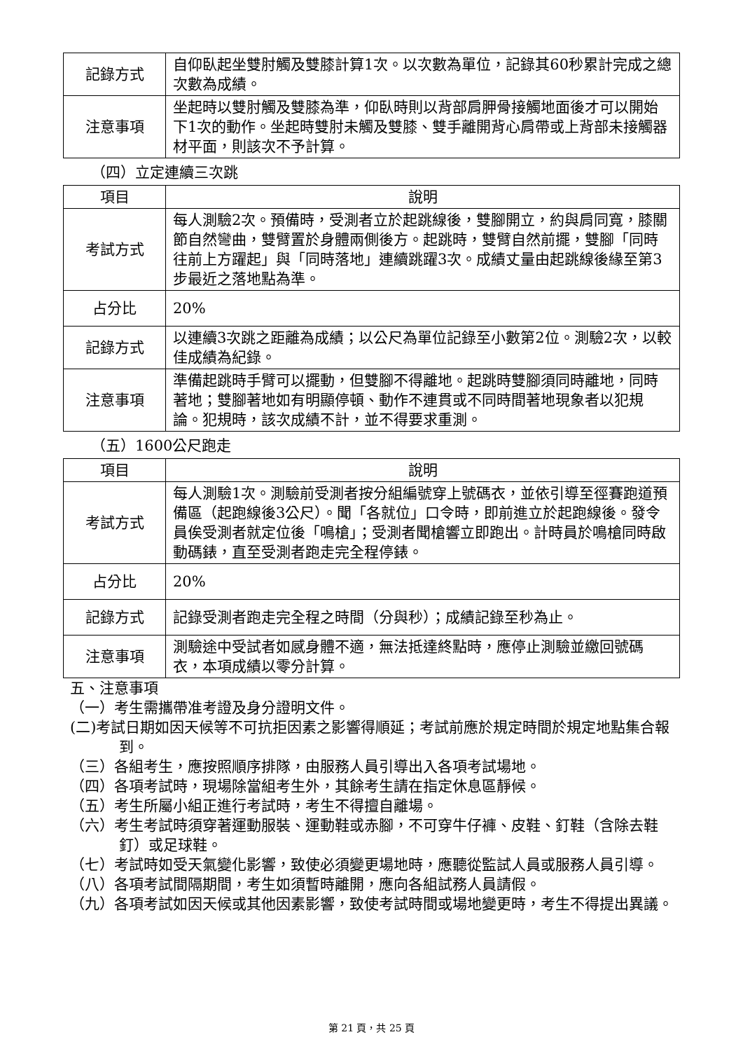| 記錄方式 | 自仰臥起坐雙肘觸及雙膝計算1次。以次數為單位，記錄其60秒累計完成之總次數為成績。 |
| 注意事項 | 坐起時以雙肘觸及雙膝為準，仰臥時則以背部肩胛骨接觸地面後才可以開始下1次的動作。坐起時雙肘未觸及雙膝、雙手離開背心肩帶或上背部未接觸器材平面，則該次不予計算。 |
（四）立定連續三次跳
| 項目 | 說明 |
| --- | --- |
| 考試方式 | 每人測驗2次。預備時，受測者立於起跳線後，雙腳開立，約與肩同寬，膝關節自然彎曲，雙臂置於身體兩側後方。起跳時，雙臂自然前擺，雙腳「同時往前上方躍起」與「同時落地」連續跳躍3次。成績丈量由起跳線後緣至第3步最近之落地點為準。 |
| 占分比 | 20% |
| 記錄方式 | 以連續3次跳之距離為成績；以公尺為單位記錄至小數第2位。測驗2次，以較佳成績為紀錄。 |
| 注意事項 | 準備起跳時手臂可以擺動，但雙腳不得離地。起跳時雙腳須同時離地，同時著地；雙腳著地如有明顯停頓、動作不連貫或不同時間著地現象者以犯規論。犯規時，該次成績不計，並不得要求重測。 |
（五）1600公尺跑走
| 項目 | 說明 |
| --- | --- |
| 考試方式 | 每人測驗1次。測驗前受測者按分組編號穿上號碼衣，並依引導至徑賽跑道預備區（起跑線後3公尺）。聞「各就位」口令時，即前進立於起跑線後。發令員俟受測者就定位後「鳴槍」；受測者聞槍響立即跑出。計時員於鳴槍同時啟動碼錶，直至受測者跑走完全程停錶。 |
| 占分比 | 20% |
| 記錄方式 | 記錄受測者跑走完全程之時間（分與秒）；成績記錄至秒為止。 |
| 注意事項 | 測驗途中受試者如感身體不適，無法抵達終點時，應停止測驗並繳回號碼衣，本項成績以零分計算。 |
五、注意事項
（一）考生需攜帶准考證及身分證明文件。
(二)考試日期如因天候等不可抗拒因素之影響得順延；考試前應於規定時間於規定地點集合報到。
（三）各組考生，應按照順序排隊，由服務人員引導出入各項考試場地。
（四）各項考試時，現場除當組考生外，其餘考生請在指定休息區靜候。
（五）考生所屬小組正進行考試時，考生不得擅自離場。
（六）考生考試時須穿著運動服裝、運動鞋或赤腳，不可穿牛仔褲、皮鞋、釘鞋（含除去鞋釘）或足球鞋。
（七）考試時如受天氣變化影響，致使必須變更場地時，應聽從監試人員或服務人員引導。
（八）各項考試間隔期間，考生如須暫時離開，應向各組試務人員請假。
（九）各項考試如因天候或其他因素影響，致使考試時間或場地變更時，考生不得提出異議。
第 21 頁，共 25 頁